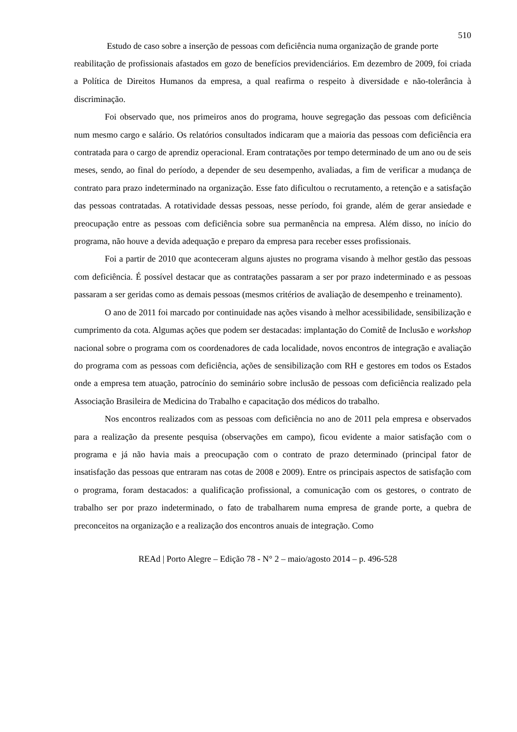510
Estudo de caso sobre a inserção de pessoas com deficiência numa organização de grande porte
reabilitação de profissionais afastados em gozo de benefícios previdenciários. Em dezembro de 2009, foi criada a Política de Direitos Humanos da empresa, a qual reafirma o respeito à diversidade e não-tolerância à discriminação.
Foi observado que, nos primeiros anos do programa, houve segregação das pessoas com deficiência num mesmo cargo e salário. Os relatórios consultados indicaram que a maioria das pessoas com deficiência era contratada para o cargo de aprendiz operacional. Eram contratações por tempo determinado de um ano ou de seis meses, sendo, ao final do período, a depender de seu desempenho, avaliadas, a fim de verificar a mudança de contrato para prazo indeterminado na organização. Esse fato dificultou o recrutamento, a retenção e a satisfação das pessoas contratadas. A rotatividade dessas pessoas, nesse período, foi grande, além de gerar ansiedade e preocupação entre as pessoas com deficiência sobre sua permanência na empresa. Além disso, no início do programa, não houve a devida adequação e preparo da empresa para receber esses profissionais.
Foi a partir de 2010 que aconteceram alguns ajustes no programa visando à melhor gestão das pessoas com deficiência. É possível destacar que as contratações passaram a ser por prazo indeterminado e as pessoas passaram a ser geridas como as demais pessoas (mesmos critérios de avaliação de desempenho e treinamento).
O ano de 2011 foi marcado por continuidade nas ações visando à melhor acessibilidade, sensibilização e cumprimento da cota. Algumas ações que podem ser destacadas: implantação do Comitê de Inclusão e workshop nacional sobre o programa com os coordenadores de cada localidade, novos encontros de integração e avaliação do programa com as pessoas com deficiência, ações de sensibilização com RH e gestores em todos os Estados onde a empresa tem atuação, patrocínio do seminário sobre inclusão de pessoas com deficiência realizado pela Associação Brasileira de Medicina do Trabalho e capacitação dos médicos do trabalho.
Nos encontros realizados com as pessoas com deficiência no ano de 2011 pela empresa e observados para a realização da presente pesquisa (observações em campo), ficou evidente a maior satisfação com o programa e já não havia mais a preocupação com o contrato de prazo determinado (principal fator de insatisfação das pessoas que entraram nas cotas de 2008 e 2009). Entre os principais aspectos de satisfação com o programa, foram destacados: a qualificação profissional, a comunicação com os gestores, o contrato de trabalho ser por prazo indeterminado, o fato de trabalharem numa empresa de grande porte, a quebra de preconceitos na organização e a realização dos encontros anuais de integração. Como
REAd | Porto Alegre – Edição 78 - N° 2 – maio/agosto 2014 – p. 496-528